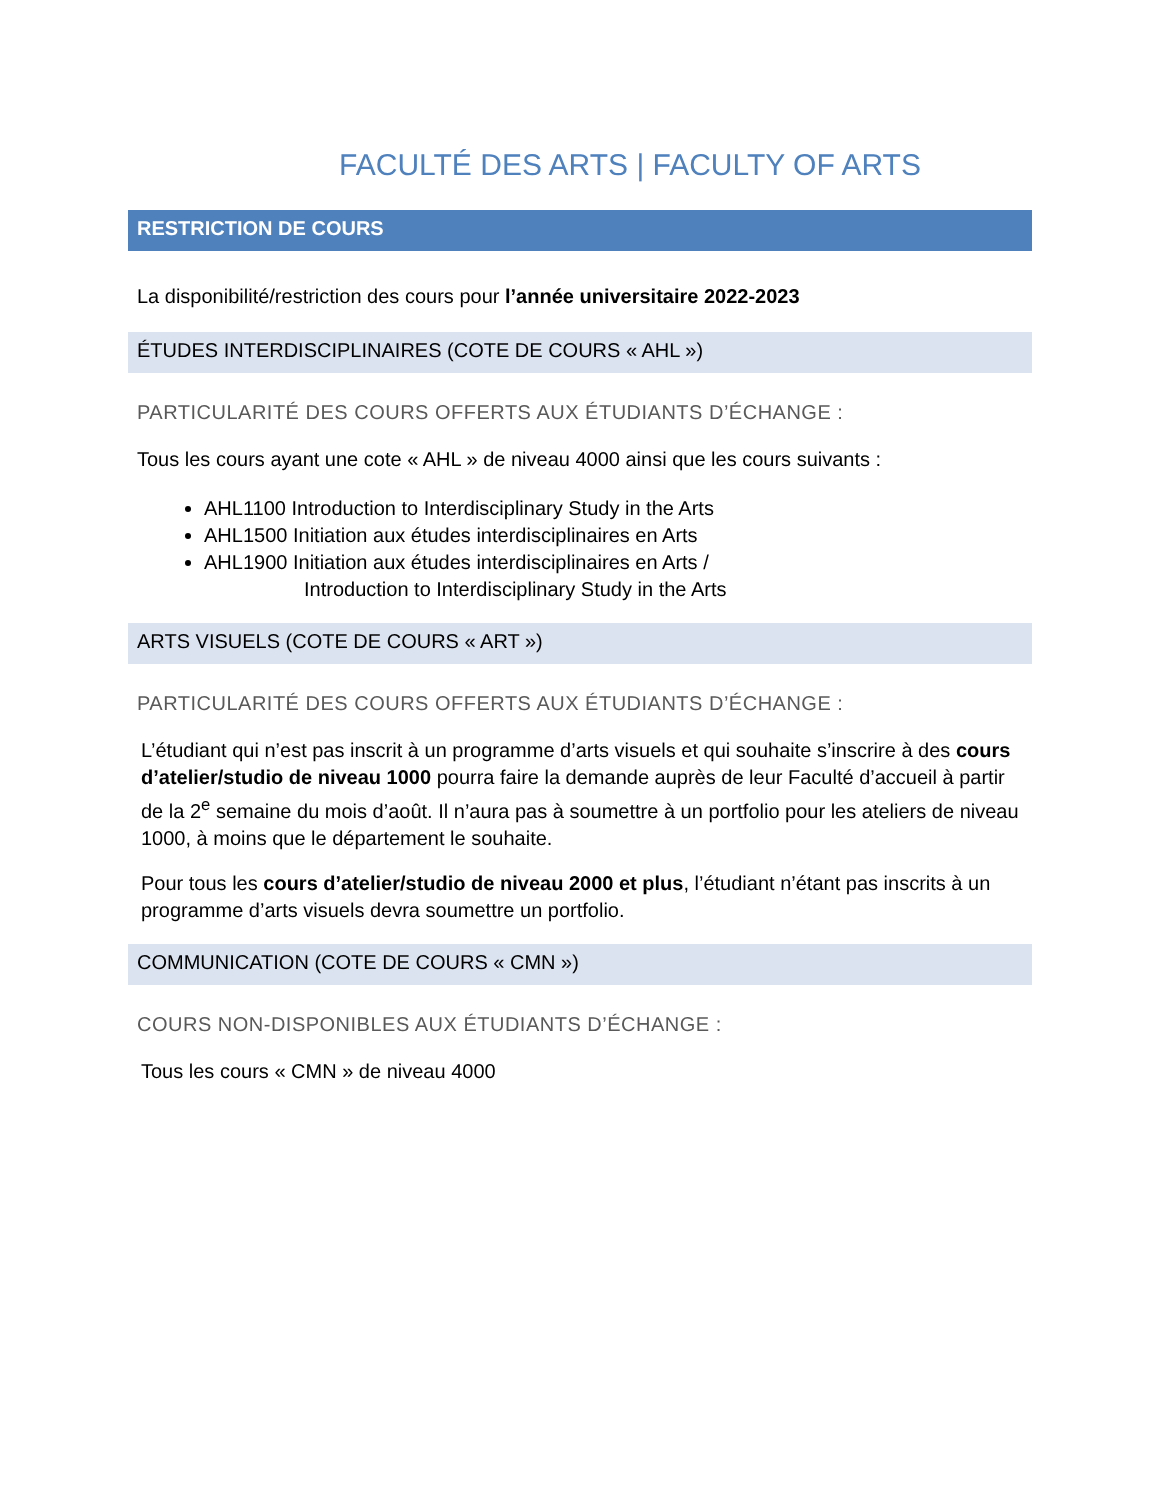FACULTÉ DES ARTS | FACULTY OF ARTS
RESTRICTION DE COURS
La disponibilité/restriction des cours pour l’année universitaire 2022-2023
ÉTUDES INTERDISCIPLINAIRES (COTE DE COURS « AHL »)
PARTICULARITÉ DES COURS OFFERTS AUX ÉTUDIANTS D’ÉCHANGE :
Tous les cours ayant une cote « AHL » de niveau 4000 ainsi que les cours suivants :
AHL1100 Introduction to Interdisciplinary Study in the Arts
AHL1500 Initiation aux études interdisciplinaires en Arts
AHL1900 Initiation aux études interdisciplinaires en Arts /
Introduction to Interdisciplinary Study in the Arts
ARTS VISUELS (COTE DE COURS « ART »)
PARTICULARITÉ DES COURS OFFERTS AUX ÉTUDIANTS D’ÉCHANGE :
L’étudiant qui n’est pas inscrit à un programme d’arts visuels et qui souhaite s’inscrire à des cours d’atelier/studio de niveau 1000 pourra faire la demande auprès de leur Faculté d’accueil à partir de la 2<sup>e</sup> semaine du mois d’août. Il n’aura pas à soumettre à un portfolio pour les ateliers de niveau 1000, à moins que le département le souhaite.
Pour tous les cours d’atelier/studio de niveau 2000 et plus, l’étudiant n’étant pas inscrits à un programme d’arts visuels devra soumettre un portfolio.
COMMUNICATION (COTE DE COURS « CMN »)
COURS NON-DISPONIBLES AUX ÉTUDIANTS D’ÉCHANGE :
Tous les cours « CMN » de niveau 4000